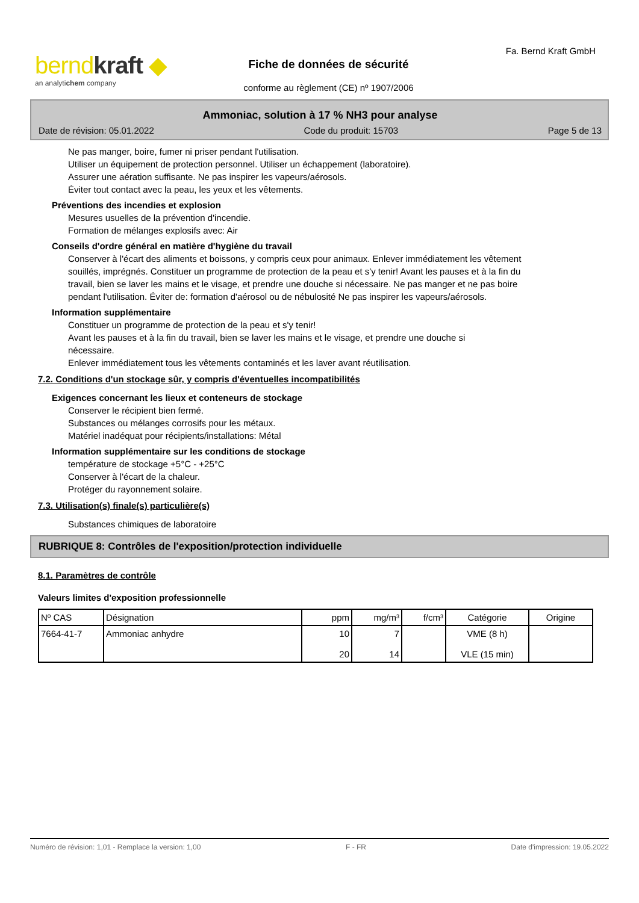berndkraft ◆
an analytichem company
Fiche de données de sécurité
conforme au règlement (CE) nº 1907/2006
Fa. Bernd Kraft GmbH
Ammoniac, solution à 17 % NH3 pour analyse
Date de révision: 05.01.2022 Code du produit: 15703 Page 5 de 13
Ne pas manger, boire, fumer ni priser pendant l'utilisation.
Utiliser un équipement de protection personnel. Utiliser un échappement (laboratoire).
Assurer une aération suffisante. Ne pas inspirer les vapeurs/aérosols.
Éviter tout contact avec la peau, les yeux et les vêtements.
Préventions des incendies et explosion
Mesures usuelles de la prévention d'incendie.
Formation de mélanges explosifs avec: Air
Conseils d'ordre général en matière d'hygiène du travail
Conserver à l'écart des aliments et boissons, y compris ceux pour animaux. Enlever immédiatement les vêtement souillés, imprégnés. Constituer un programme de protection de la peau et s'y tenir! Avant les pauses et à la fin du travail, bien se laver les mains et le visage, et prendre une douche si nécessaire. Ne pas manger et ne pas boire pendant l'utilisation. Éviter de: formation d'aérosol ou de nébulosité Ne pas inspirer les vapeurs/aérosols.
Information supplémentaire
Constituer un programme de protection de la peau et s'y tenir!
Avant les pauses et à la fin du travail, bien se laver les mains et le visage, et prendre une douche si nécessaire.
Enlever immédiatement tous les vêtements contaminés et les laver avant réutilisation.
7.2. Conditions d'un stockage sûr, y compris d'éventuelles incompatibilités
Exigences concernant les lieux et conteneurs de stockage
Conserver le récipient bien fermé.
Substances ou mélanges corrosifs pour les métaux.
Matériel inadéquat pour récipients/installations: Métal
Information supplémentaire sur les conditions de stockage
température de stockage +5°C - +25°C
Conserver à l'écart de la chaleur.
Protéger du rayonnement solaire.
7.3. Utilisation(s) finale(s) particulière(s)
Substances chimiques de laboratoire
RUBRIQUE 8: Contrôles de l'exposition/protection individuelle
8.1. Paramètres de contrôle
Valeurs limites d'exposition professionnelle
| Nº CAS | Désignation | ppm | mg/m³ | f/cm³ | Catégorie | Origine |
| --- | --- | --- | --- | --- | --- | --- |
| 7664-41-7 | Ammoniac anhydre | 10 20 | 7 14 | | VME (8 h) VLE (15 min) | |
Numéro de révision: 1,01 - Remplace la version: 1,00 F - FR Date d'impression: 19.05.2022